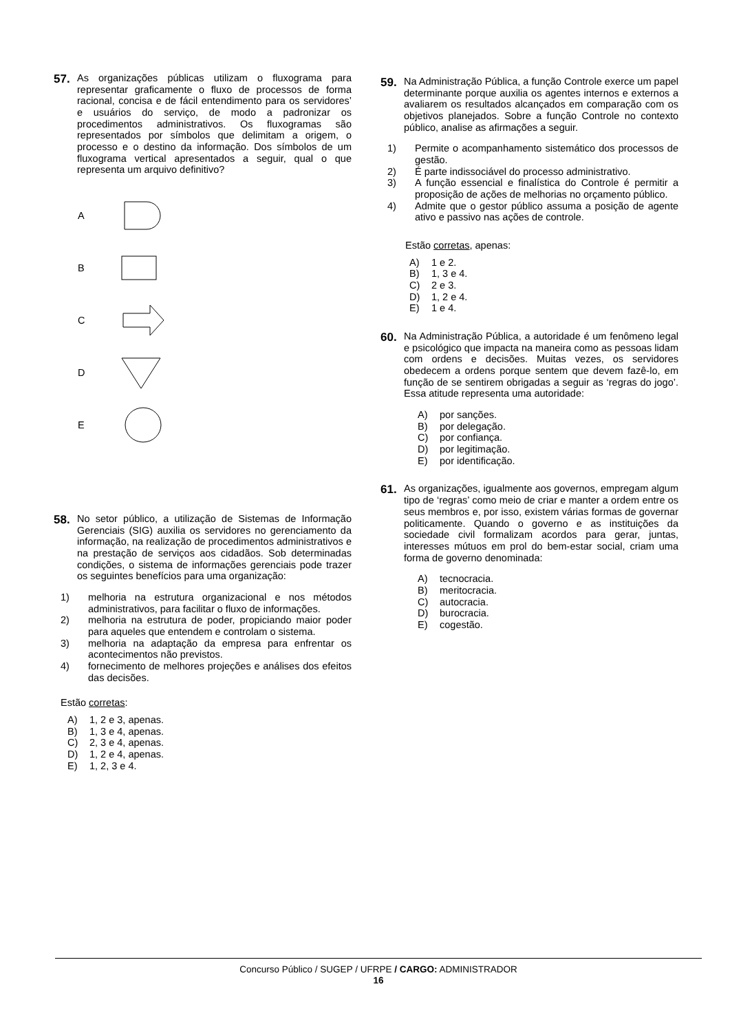57.
As organizações públicas utilizam o fluxograma para representar graficamente o fluxo de processos de forma racional, concisa e de fácil entendimento para os servidores’ e usuários do serviço, de modo a padronizar os procedimentos administrativos. Os fluxogramas são representados por símbolos que delimitam a origem, o processo e o destino da informação. Dos símbolos de um fluxograma vertical apresentados a seguir, qual o que representa um arquivo definitivo?
A
B
C
D
E
58.
No setor público, a utilização de Sistemas de Informação Gerenciais (SIG) auxilia os servidores no gerenciamento da informação, na realização de procedimentos administrativos e na prestação de serviços aos cidadãos. Sob determinadas condições, o sistema de informações gerenciais pode trazer os seguintes benefícios para uma organização:
1) melhoria na estrutura organizacional e nos métodos administrativos, para facilitar o fluxo de informações.
2) melhoria na estrutura de poder, propiciando maior poder para aqueles que entendem e controlam o sistema.
3) melhoria na adaptação da empresa para enfrentar os acontecimentos não previstos.
4) fornecimento de melhores projeções e análises dos efeitos das decisões.
Estão corretas:
A) 1, 2 e 3, apenas.
B) 1, 3 e 4, apenas.
C) 2, 3 e 4, apenas.
D) 1, 2 e 4, apenas.
E) 1, 2, 3 e 4.
59.
Na Administração Pública, a função Controle exerce um papel determinante porque auxilia os agentes internos e externos a avaliarem os resultados alcançados em comparação com os objetivos planejados. Sobre a função Controle no contexto público, analise as afirmações a seguir.
1) Permite o acompanhamento sistemático dos processos de gestão.
2) É parte indissociável do processo administrativo.
3) A função essencial e finalística do Controle é permitir a proposição de ações de melhorias no orçamento público.
4) Admite que o gestor público assuma a posição de agente ativo e passivo nas ações de controle.
Estão corretas, apenas:
A) 1 e 2.
B) 1, 3 e 4.
C) 2 e 3.
D) 1, 2 e 4.
E) 1 e 4.
60.
Na Administração Pública, a autoridade é um fenômeno legal e psicológico que impacta na maneira como as pessoas lidam com ordens e decisões. Muitas vezes, os servidores obedecem a ordens porque sentem que devem fazê-lo, em função de se sentirem obrigadas a seguir as ‘regras do jogo’. Essa atitude representa uma autoridade:
A) por sanções.
B) por delegação.
C) por confiança.
D) por legitimação.
E) por identificação.
61.
As organizações, igualmente aos governos, empregam algum tipo de ‘regras’ como meio de criar e manter a ordem entre os seus membros e, por isso, existem várias formas de governar politicamente. Quando o governo e as instituições da sociedade civil formalizam acordos para gerar, juntas, interesses mútuos em prol do bem-estar social, criam uma forma de governo denominada:
A) tecnocracia.
B) meritocracia.
C) autocracia.
D) burocracia.
E) cogestão.
Concurso Público / SUGEP / UFRPE / CARGO: ADMINISTRADOR
16